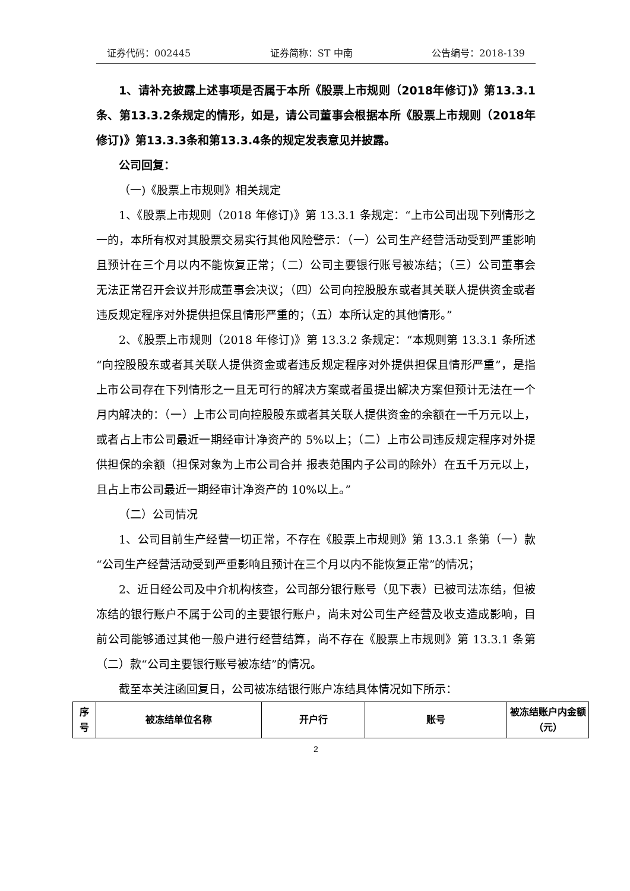证券代码：002445 证券简称：ST 中南 公告编号：2018-139
1、请补充披露上述事项是否属于本所《股票上市规则（2018年修订)》第13.3.1条、第13.3.2条规定的情形，如是，请公司董事会根据本所《股票上市规则（2018年修订)》第13.3.3条和第13.3.4条的规定发表意见并披露。
公司回复：
（一)《股票上市规则》相关规定
1、《股票上市规则（2018 年修订)》第 13.3.1 条规定：“上市公司出现下列情形之一的，本所有权对其股票交易实行其他风险警示：（一）公司生产经营活动受到严重影响且预计在三个月以内不能恢复正常；（二）公司主要银行账号被冻结；（三）公司董事会无法正常召开会议并形成董事会决议；（四）公司向控股股东或者其关联人提供资金或者违反规定程序对外提供担保且情形严重的；（五）本所认定的其他情形。”
2、《股票上市规则（2018 年修订)》第 13.3.2 条规定：“本规则第 13.3.1 条所述“向控股股东或者其关联人提供资金或者违反规定程序对外提供担保且情形严重”，是指上市公司存在下列情形之一且无可行的解决方案或者虽提出解决方案但预计无法在一个月内解决的：（一）上市公司向控股股东或者其关联人提供资金的余额在一千万元以上，或者占上市公司最近一期经审计净资产的 5%以上；（二）上市公司违反规定程序对外提供担保的余额（担保对象为上市公司合并 报表范围内子公司的除外）在五千万元以上，且占上市公司最近一期经审计净资产的 10%以上。”
（二）公司情况
1、公司目前生产经营一切正常，不存在《股票上市规则》第 13.3.1 条第（一）款“公司生产经营活动受到严重影响且预计在三个月以内不能恢复正常”的情况；
2、近日经公司及中介机构核查，公司部分银行账号（见下表）已被司法冻结，但被冻结的银行账户不属于公司的主要银行账户，尚未对公司生产经营及收支造成影响，目前公司能够通过其他一般户进行经营结算，尚不存在《股票上市规则》第 13.3.1 条第（二）款“公司主要银行账号被冻结”的情况。
截至本关注函回复日，公司被冻结银行账户冻结具体情况如下所示：
| 序号 | 被冻结单位名称 | 开户行 | 账号 | 被冻结账户内金额（元） |
2